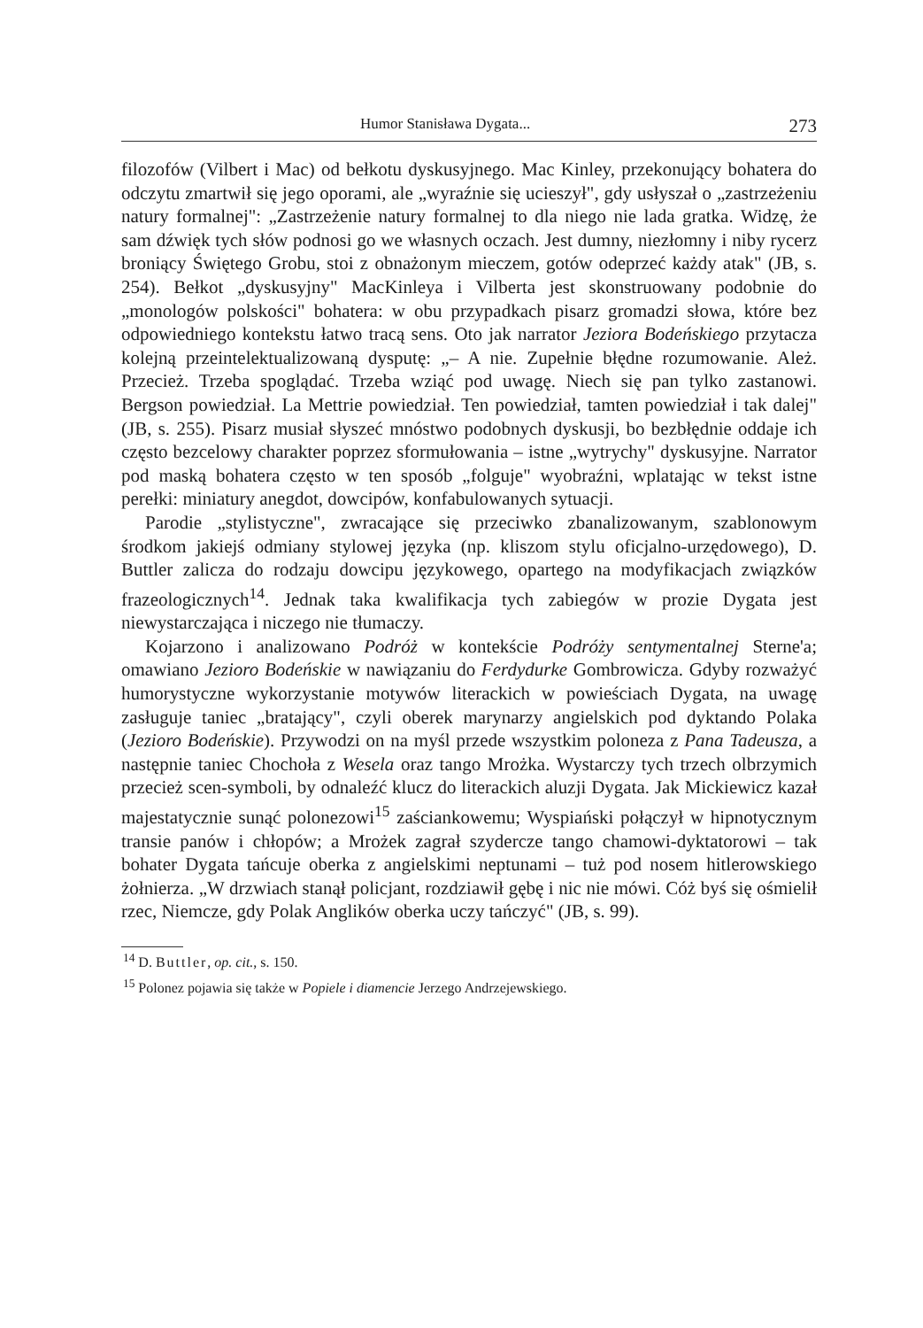Humor Stanisława Dygata... 273
filozofów (Vilbert i Mac) od bełkotu dyskusyjnego. Mac Kinley, przekonujący bohatera do odczytu zmartwił się jego oporami, ale „wyraźnie się ucieszył", gdy usłyszał o „zastrzeżeniu natury formalnej": „Zastrzeżenie natury formalnej to dla niego nie lada gratka. Widzę, że sam dźwięk tych słów podnosi go we własnych oczach. Jest dumny, niezłomny i niby rycerz broniący Świętego Grobu, stoi z obnażonym mieczem, gotów odeprzeć każdy atak" (JB, s. 254). Bełkot „dyskusyjny" MacKinleya i Vilberta jest skonstruowany podobnie do „monologów polskości" bohatera: w obu przypadkach pisarz gromadzi słowa, które bez odpowiedniego kontekstu łatwo tracą sens. Oto jak narrator Jeziora Bodeńskiego przytacza kolejną przeintelektualizowaną dysputę: „– A nie. Zupełnie błędne rozumowanie. Ależ. Przecież. Trzeba spoglądać. Trzeba wziąć pod uwagę. Niech się pan tylko zastanowi. Bergson powiedział. La Mettrie powiedział. Ten powiedział, tamten powiedział i tak dalej" (JB, s. 255). Pisarz musiał słyszeć mnóstwo podobnych dyskusji, bo bezbłędnie oddaje ich często bezcelowy charakter poprzez sformułowania – istne „wytrychy" dyskusyjne. Narrator pod maską bohatera często w ten sposób „folguje" wyobraźni, wplatając w tekst istne perełki: miniatury anegdot, dowcipów, konfabulowanych sytuacji.
Parodie „stylistyczne", zwracające się przeciwko zbanalizowanym, szablonowym środkom jakiejś odmiany stylowej języka (np. kliszom stylu oficjalno-urzędowego), D. Buttler zalicza do rodzaju dowcipu językowego, opartego na modyfikacjach związków frazeologicznych<sup>14</sup>. Jednak taka kwalifikacja tych zabiegów w prozie Dygata jest niewystarczająca i niczego nie tłumaczy.
Kojarzono i analizowano Podróż w kontekście Podróży sentymentalnej Sterne'a; omawiano Jezioro Bodeńskie w nawiązaniu do Ferdydurke Gombrowicza. Gdyby rozważyć humorystyczne wykorzystanie motywów literackich w powieściach Dygata, na uwagę zasługuje taniec „bratający", czyli oberek marynarzy angielskich pod dyktando Polaka (Jezioro Bodeńskie). Przywodzi on na myśl przede wszystkim poloneza z Pana Tadeusza, a następnie taniec Chochoła z Wesela oraz tango Mrożka. Wystarczy tych trzech olbrzymich przecież scen-symboli, by odnaleźć klucz do literackich aluzji Dygata. Jak Mickiewicz kazał majestatycznie sunąć polonezowi<sup>15</sup> zaściankowemu; Wyspiański połączył w hipnotycznym transie panów i chłopów; a Mrożek zagrał szydercze tango chamowi-dyktatorowi – tak bohater Dygata tańcuje oberka z angielskimi neptunami – tuż pod nosem hitlerowskiego żołnierza. „W drzwiach stanął policjant, rozdziawił gębę i nic nie mówi. Cóż byś się ośmielił rzec, Niemcze, gdy Polak Anglików oberka uczy tańczyć" (JB, s. 99).
<sup>14</sup> D. Buttler, op. cit., s. 150.
<sup>15</sup> Polonez pojawia się także w Popiele i diamencie Jerzego Andrzejewskiego.